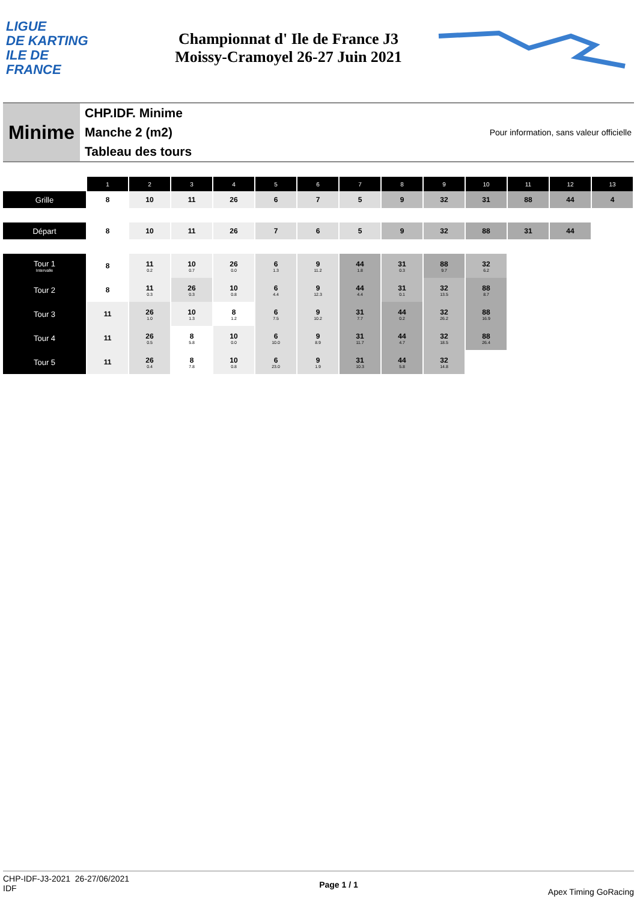LIGUE
DE KARTING
ILE DE
FRANCE
Championnat d' Ile de France J3
Moissy-Cramoyel 26-27 Juin 2021
Minime
CHP.IDF. Minime
Manche 2 (m2)
Tableau des tours
Pour information, sans valeur officielle
| | 1 | 2 | 3 | 4 | 5 | 6 | 7 | 8 | 9 | 10 | 11 | 12 | 13 |
| Grille | 8 | 10 | 11 | 26 | 6 | 7 | 5 | 9 | 32 | 31 | 88 | 44 | 4 |
| Départ | 8 | 10 | 11 | 26 | 7 | 6 | 5 | 9 | 32 | 88 | 31 | 44 | |
| Tour 1 Intervalle | 8 | 11 0.2 | 10 0.7 | 26 0.0 | 6 1.3 | 9 11.2 | 44 1.8 | 31 0.3 | 88 9.7 | 32 6.2 | | | |
| Tour 2 | 8 | 11 0.3 | 26 0.3 | 10 0.8 | 6 4.4 | 9 12.3 | 44 4.4 | 31 0.1 | 32 13.5 | 88 8.7 | | | |
| Tour 3 | 11 | 26 1.0 | 10 1.3 | 8 1.2 | 6 7.5 | 9 10.2 | 31 7.7 | 44 0.2 | 32 26.2 | 88 16.9 | | | |
| Tour 4 | 11 | 26 0.5 | 8 5.8 | 10 0.0 | 6 10.0 | 9 8.9 | 31 11.7 | 44 4.7 | 32 18.5 | 88 26.4 | | | |
| Tour 5 | 11 | 26 0.4 | 8 7.8 | 10 0.8 | 6 23.0 | 9 1.9 | 31 10.3 | 44 5.8 | 32 14.8 | | | | |
CHP-IDF-J3-2021 26-27/06/2021
IDF
Page 1 / 1
Apex Timing GoRacing